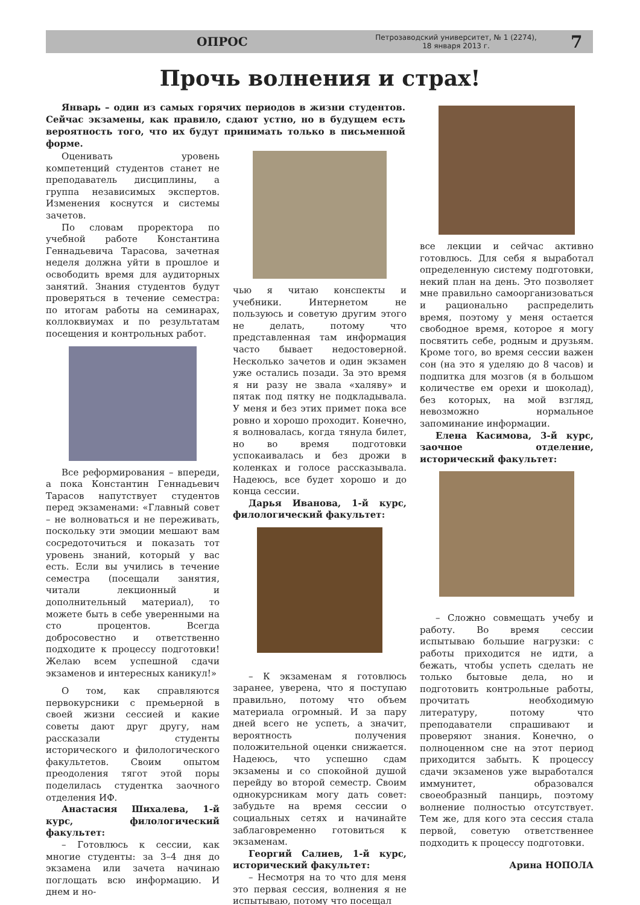ОПРОС Петрозаводский университет, № 1 (2274),
18 января 2013 г. 7
Прочь волнения и страх!
Январь – один из самых горячих периодов в жизни студентов. Сейчас экзамены, как правило, сдают устно, но в будущем есть вероятность того, что их будут принимать только в письменной форме.
Оценивать уровень компетенций студентов станет не преподаватель дисциплины, а группа независимых экспертов. Изменения коснутся и системы зачетов.
По словам проректора по учебной работе Константина Геннадьевича Тарасова, зачетная неделя должна уйти в прошлое и освободить время для аудиторных занятий. Знания студентов будут проверяться в течение семестра: по итогам работы на семинарах, коллоквиумах и по результатам посещения и контрольных работ.
Все реформирования – впереди, а пока Константин Геннадьевич Тарасов напутствует студентов перед экзаменами: «Главный совет – не волноваться и не переживать, поскольку эти эмоции мешают вам сосредоточиться и показать тот уровень знаний, который у вас есть. Если вы учились в течение семестра (посещали занятия, читали лекционный и дополнительный материал), то можете быть в себе уверенными на сто процентов. Всегда добросовестно и ответственно подходите к процессу подготовки! Желаю всем успешной сдачи экзаменов и интересных каникул!»
О том, как справляются первокурсники с премьерной в своей жизни сессией и какие советы дают друг другу, нам рассказали студенты исторического и филологического факультетов. Своим опытом преодоления тягот этой поры поделилась студентка заочного отделения ИФ.
Анастасия Шихалева, 1-й курс, филологический факультет:
– Готовлюсь к сессии, как многие студенты: за 3–4 дня до экзамена или зачета начинаю поглощать всю информацию. И днем и но-
чью я читаю конспекты и учебники. Интернетом не пользуюсь и советую другим этого не делать, потому что представленная там информация часто бывает недостоверной. Несколько зачетов и один экзамен уже остались позади. За это время я ни разу не звала «халяву» и пятак под пятку не подкладывала. У меня и без этих примет пока все ровно и хорошо проходит. Конечно, я волновалась, когда тянула билет, но во время подготовки успокаивалась и без дрожи в коленках и голосе рассказывала. Надеюсь, все будет хорошо и до конца сессии.
Дарья Иванова, 1-й курс, филологический факультет:
– К экзаменам я готовлюсь заранее, уверена, что я поступаю правильно, потому что объем материала огромный. И за пару дней всего не успеть, а значит, вероятность получения положительной оценки снижается. Надеюсь, что успешно сдам экзамены и со спокойной душой перейду во второй семестр. Своим однокурсникам могу дать совет: забудьте на время сессии о социальных сетях и начинайте заблаговременно готовиться к экзаменам.
Георгий Салиев, 1-й курс, исторический факультет:
– Несмотря на то что для меня это первая сессия, волнения я не испытываю, потому что посещал
все лекции и сейчас активно готовлюсь. Для себя я выработал определенную систему подготовки, некий план на день. Это позволяет мне правильно самоорганизоваться и рационально распределить время, поэтому у меня остается свободное время, которое я могу посвятить себе, родным и друзьям. Кроме того, во время сессии важен сон (на это я уделяю до 8 часов) и подпитка для мозгов (я в большом количестве ем орехи и шоколад), без которых, на мой взгляд, невозможно нормальное запоминание информации.
Елена Касимова, 3-й курс, заочное отделение, исторический факультет:
– Сложно совмещать учебу и работу. Во время сессии испытываю большие нагрузки: с работы приходится не идти, а бежать, чтобы успеть сделать не только бытовые дела, но и подготовить контрольные работы, прочитать необходимую литературу, потому что преподаватели спрашивают и проверяют знания. Конечно, о полноценном сне на этот период приходится забыть. К процессу сдачи экзаменов уже выработался иммунитет, образовался своеобразный панцирь, поэтому волнение полностью отсутствует. Тем же, для кого эта сессия стала первой, советую ответственнее подходить к процессу подготовки.
Арина НОПОЛА